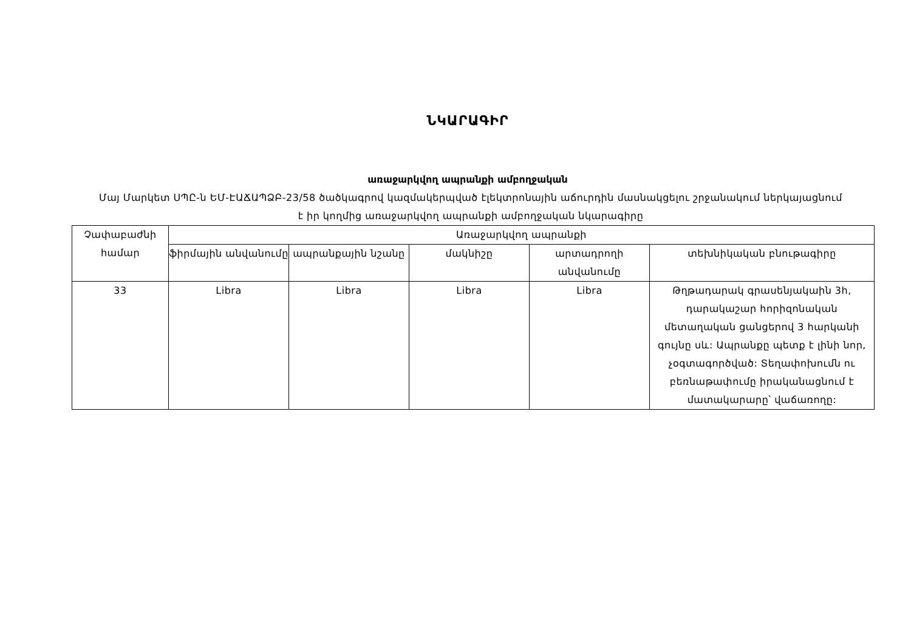ՆԿԱՐԱԳԻՐ
առաջարկվող ապրանքի ամբողջական
Մայ Մարկետ ՍՊԸ-ն ԵՄ-ԷԱՃԱՊՁԲ-23/58 ծածկագրով կազմակերպված էլեկտրոնային աճուրդին մասնակցելու շրջանակում ներկայացնում է իր կողմից առաջարկվող ապրանքի ամբողջական նկարագիրը
| Չափաբաժնի համար | Առաջարկվող ապրանքի | | | | |
| --- | --- | --- | --- | --- | --- |
| | ֆիրմային անվանումը | ապրանքային նշանը | մակնիշը | արտադրողի անվանումը | տեխնիկական բնութագիրը |
| 33 | Libra | Libra | Libra | Libra | Թղթադարակ գրասենյակաին 3հ, դարակաշար հորիզոնական մետաղական ցանցերով 3 հարկանի գույնը սև: Ապրանքը պետք է լինի նոր, չօգտագործված: Տեղափոխումն ու բեռնաթափումը իրականացնում է մատակարարը՝ վաճառողը: |